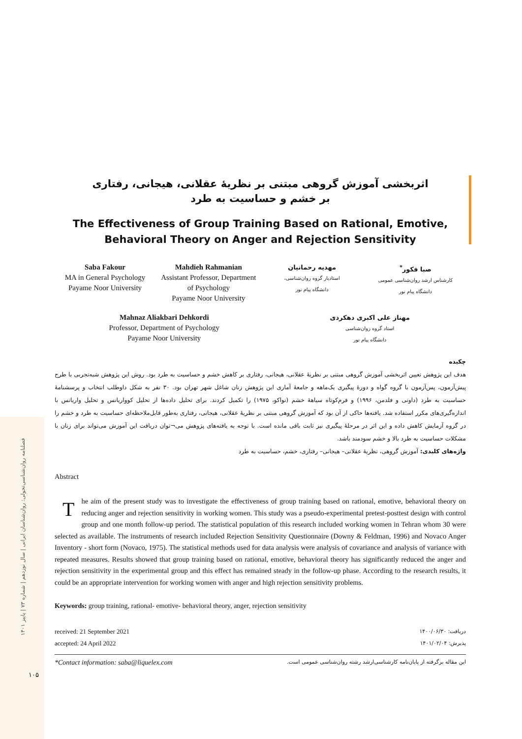فصلنامه روان‌شناسی‌تحولی: روان‌شناسان ایرانی | سال نوزدهم | شماره ۷۳ | پاییز ۱۴۰۱
۱۰۵
اثربخشی آموزش گروهی مبتنی بر نظریهٔ عقلانی، هیجانی، رفتاری
بر خشم و حساسیت به طرد
The Effectiveness of Group Training Based on Rational, Emotive, Behavioral Theory on Anger and Rejection Sensitivity
Saba Fakour
MA in General Psychology
Payame Noor University
Mahdieh Rahmanian
Assistant Professor, Department of Psychology
Payame Noor University
مهدیه رحمانیان
استادیار گروه روان‌شناسی،
دانشگاه پیام نور
صبا فکور<sup>*</sup>
کارشناس ارشد روان‌شناسی عمومی
دانشگاه پیام نور
Mahnaz Aliakbari Dehkordi
Professor, Department of Psychology
Payame Noor University
مهناز علی اکبری دهکردی
استاد گروه روان‌شناسی
دانشگاه پیام نور
چکیده
هدف این پژوهش تعیین اثربخشی آموزش گروهی مبتنی بر نظریهٔ عقلانی، هیجانی، رفتاری بر کاهش خشم و حساسیت به طرد بود. روش این پژوهش شبه‌تجربی با طرح پیش‌آزمون، پس‌آزمون با گروه گواه و دورهٔ پیگیری یک‌ماهه و جامعهٔ آماری این پژوهش زنان شاغل شهر تهران بود. ۳۰ نفر به شکل داوطلب انتخاب و پرسشنامهٔ حساسیت به طرد (داونی و فلدمن، ۱۹۹۶) و فرم‌کوتاه سیاههٔ خشم (نواکو، ۱۹۷۵) را تکمیل کردند. برای تحلیل داده‌ها از تحلیل کوواریانس و تحلیل واریانس با اندازه‌گیری‌های مکرر استفاده شد. یافته‌ها حاکی از آن بود که آموزش گروهی مبتنی بر نظریهٔ عقلانی، هیجانی، رفتاری به‌طور قابل‌ملاحظه‌ای حساسیت به طرد و خشم را در گروه آزمایش کاهش داده و این اثر در مرحلهٔ پیگیری نیز ثابت باقی مانده است. با توجه به یافته‌های پژوهش می¬توان دریافت این آموزش می‌تواند برای زنان با مشکلات حساسیت به طرد بالا و خشم سودمند باشد.
واژه‌های کلیدی: آموزش گروهی، نظریهٔ عقلانی– هیجانی– رفتاری، خشم، حساسیت به طرد
Abstract
The aim of the present study was to investigate the effectiveness of group training based on rational, emotive, behavioral theory on reducing anger and rejection sensitivity in working women. This study was a pseudo-experimental pretest-posttest design with control group and one month follow-up period. The statistical population of this research included working women in Tehran whom 30 were selected as available. The instruments of research included Rejection Sensitivity Questionnaire (Downy & Feldman, 1996) and Novaco Anger Inventory - short form (Novaco, 1975). The statistical methods used for data analysis were analysis of covariance and analysis of variance with repeated measures. Results showed that group training based on rational, emotive, behavioral theory has significantly reduced the anger and rejection sensitivity in the experimental group and this effect has remained steady in the follow-up phase. According to the research results, it could be an appropriate intervention for working women with anger and high rejection sensitivity problems.
Keywords: group training, rational- emotive- behavioral theory, anger, rejection sensitivity
received: 21 September 2021
accepted: 24 April 2022
دریافت: ۱۴۰۰/۰۶/۳۰
پذیرش: ۱۴۰۱/۰۲/۰۴
*Contact information: saba@liquelex.com این مقاله برگرفته از پایان‌نامه کارشناسی‌ارشد رشته روان‌شناسی عمومی است.